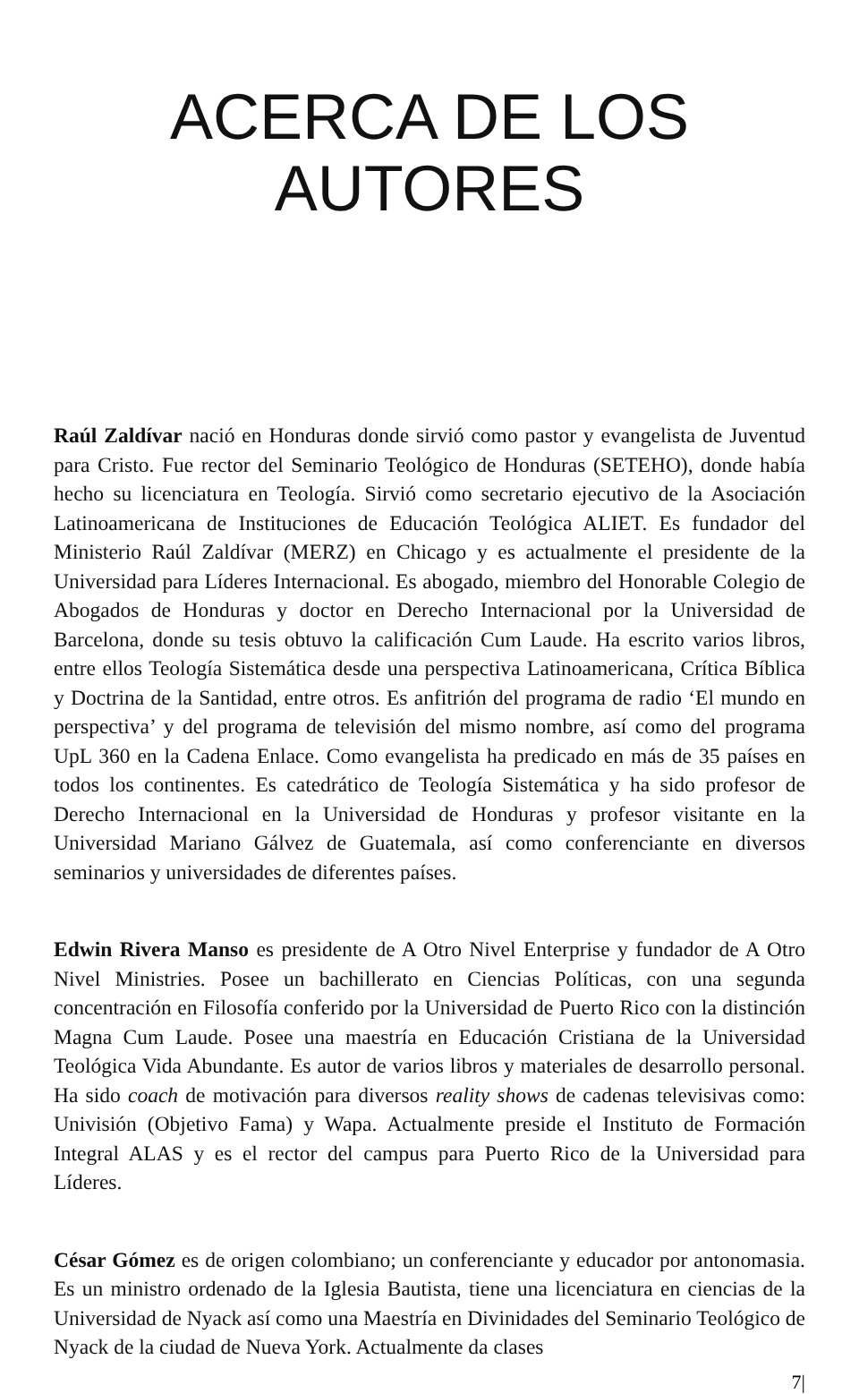ACERCA DE LOS
AUTORES
Raúl Zaldívar nació en Honduras donde sirvió como pastor y evangelista de Juventud para Cristo. Fue rector del Seminario Teológico de Honduras (SETEHO), donde había hecho su licenciatura en Teología. Sirvió como secretario ejecutivo de la Asociación Latinoamericana de Instituciones de Educación Teológica ALIET. Es fundador del Ministerio Raúl Zaldívar (MERZ) en Chicago y es actualmente el presidente de la Universidad para Líderes Internacional. Es abogado, miembro del Honorable Colegio de Abogados de Honduras y doctor en Derecho Internacional por la Universidad de Barcelona, donde su tesis obtuvo la calificación Cum Laude. Ha escrito varios libros, entre ellos Teología Sistemática desde una perspectiva Latinoamericana, Crítica Bíblica y Doctrina de la Santidad, entre otros. Es anfitrión del programa de radio ‘El mundo en perspectiva’ y del programa de televisión del mismo nombre, así como del programa UpL 360 en la Cadena Enlace. Como evangelista ha predicado en más de 35 países en todos los continentes. Es catedrático de Teología Sistemática y ha sido profesor de Derecho Internacional en la Universidad de Honduras y profesor visitante en la Universidad Mariano Gálvez de Guatemala, así como conferenciante en diversos seminarios y universidades de diferentes países.
Edwin Rivera Manso es presidente de A Otro Nivel Enterprise y fundador de A Otro Nivel Ministries. Posee un bachillerato en Ciencias Políticas, con una segunda concentración en Filosofía conferido por la Universidad de Puerto Rico con la distinción Magna Cum Laude. Posee una maestría en Educación Cristiana de la Universidad Teológica Vida Abundante. Es autor de varios libros y materiales de desarrollo personal. Ha sido coach de motivación para diversos reality shows de cadenas televisivas como: Univisión (Objetivo Fama) y Wapa. Actualmente preside el Instituto de Formación Integral ALAS y es el rector del campus para Puerto Rico de la Universidad para Líderes.
César Gómez es de origen colombiano; un conferenciante y educador por antonomasia. Es un ministro ordenado de la Iglesia Bautista, tiene una licenciatura en ciencias de la Universidad de Nyack así como una Maestría en Divinidades del Seminario Teológico de Nyack de la ciudad de Nueva York. Actualmente da clases
7|